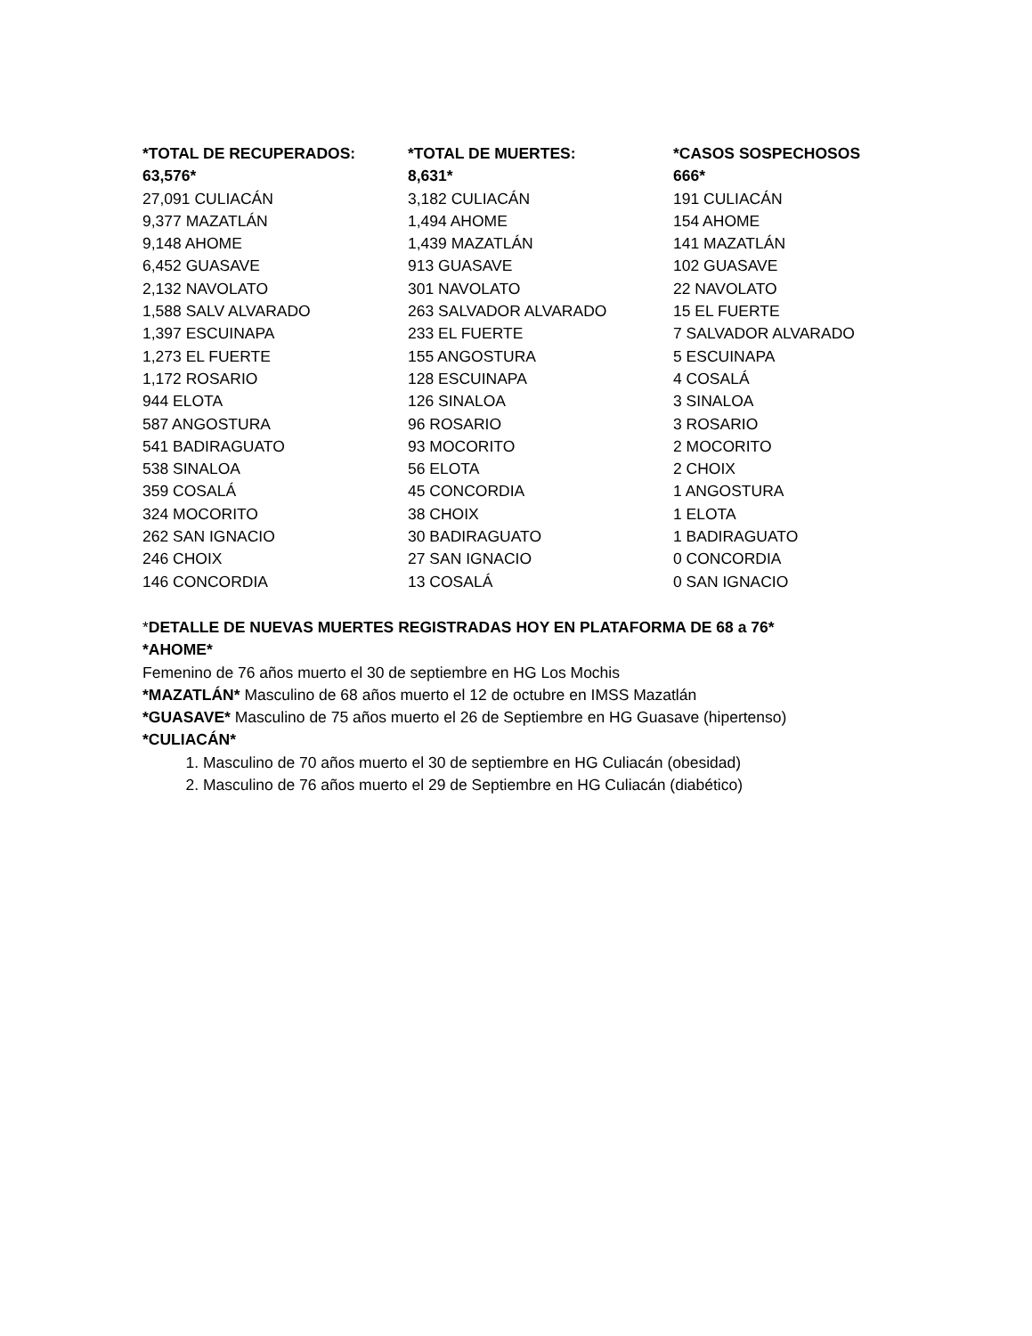| *TOTAL DE RECUPERADOS: | *TOTAL DE MUERTES: | *CASOS SOSPECHOSOS |
| --- | --- | --- |
| 63,576* | 8,631* | 666* |
| 27,091 CULIACÁN | 3,182 CULIACÁN | 191 CULIACÁN |
| 9,377 MAZATLÁN | 1,494 AHOME | 154 AHOME |
| 9,148 AHOME | 1,439 MAZATLÁN | 141 MAZATLÁN |
| 6,452 GUASAVE | 913 GUASAVE | 102 GUASAVE |
| 2,132 NAVOLATO | 301 NAVOLATO | 22 NAVOLATO |
| 1,588 SALV ALVARADO | 263 SALVADOR ALVARADO | 15 EL FUERTE |
| 1,397 ESCUINAPA | 233 EL FUERTE | 7 SALVADOR ALVARADO |
| 1,273 EL FUERTE | 155 ANGOSTURA | 5 ESCUINAPA |
| 1,172 ROSARIO | 128 ESCUINAPA | 4 COSALÁ |
| 944 ELOTA | 126 SINALOA | 3 SINALOA |
| 587 ANGOSTURA | 96 ROSARIO | 3 ROSARIO |
| 541 BADIRAGUATO | 93 MOCORITO | 2 MOCORITO |
| 538 SINALOA | 56 ELOTA | 2 CHOIX |
| 359 COSALÁ | 45 CONCORDIA | 1 ANGOSTURA |
| 324 MOCORITO | 38 CHOIX | 1 ELOTA |
| 262 SAN IGNACIO | 30 BADIRAGUATO | 1 BADIRAGUATO |
| 246 CHOIX | 27 SAN IGNACIO | 0 CONCORDIA |
| 146 CONCORDIA | 13 COSALÁ | 0 SAN IGNACIO |
*DETALLE DE NUEVAS MUERTES REGISTRADAS HOY EN PLATAFORMA DE 68 a 76*
*AHOME*
Femenino de 76 años muerto el 30 de septiembre en HG Los Mochis
*MAZATLÁN* Masculino de 68 años muerto el 12 de octubre en IMSS Mazatlán
*GUASAVE* Masculino de 75 años muerto el 26 de Septiembre en HG Guasave (hipertenso)
*CULIACÁN*
1. Masculino de 70 años muerto el 30 de septiembre en HG Culiacán (obesidad)
2. Masculino de 76 años muerto el 29 de Septiembre en HG Culiacán (diabético)